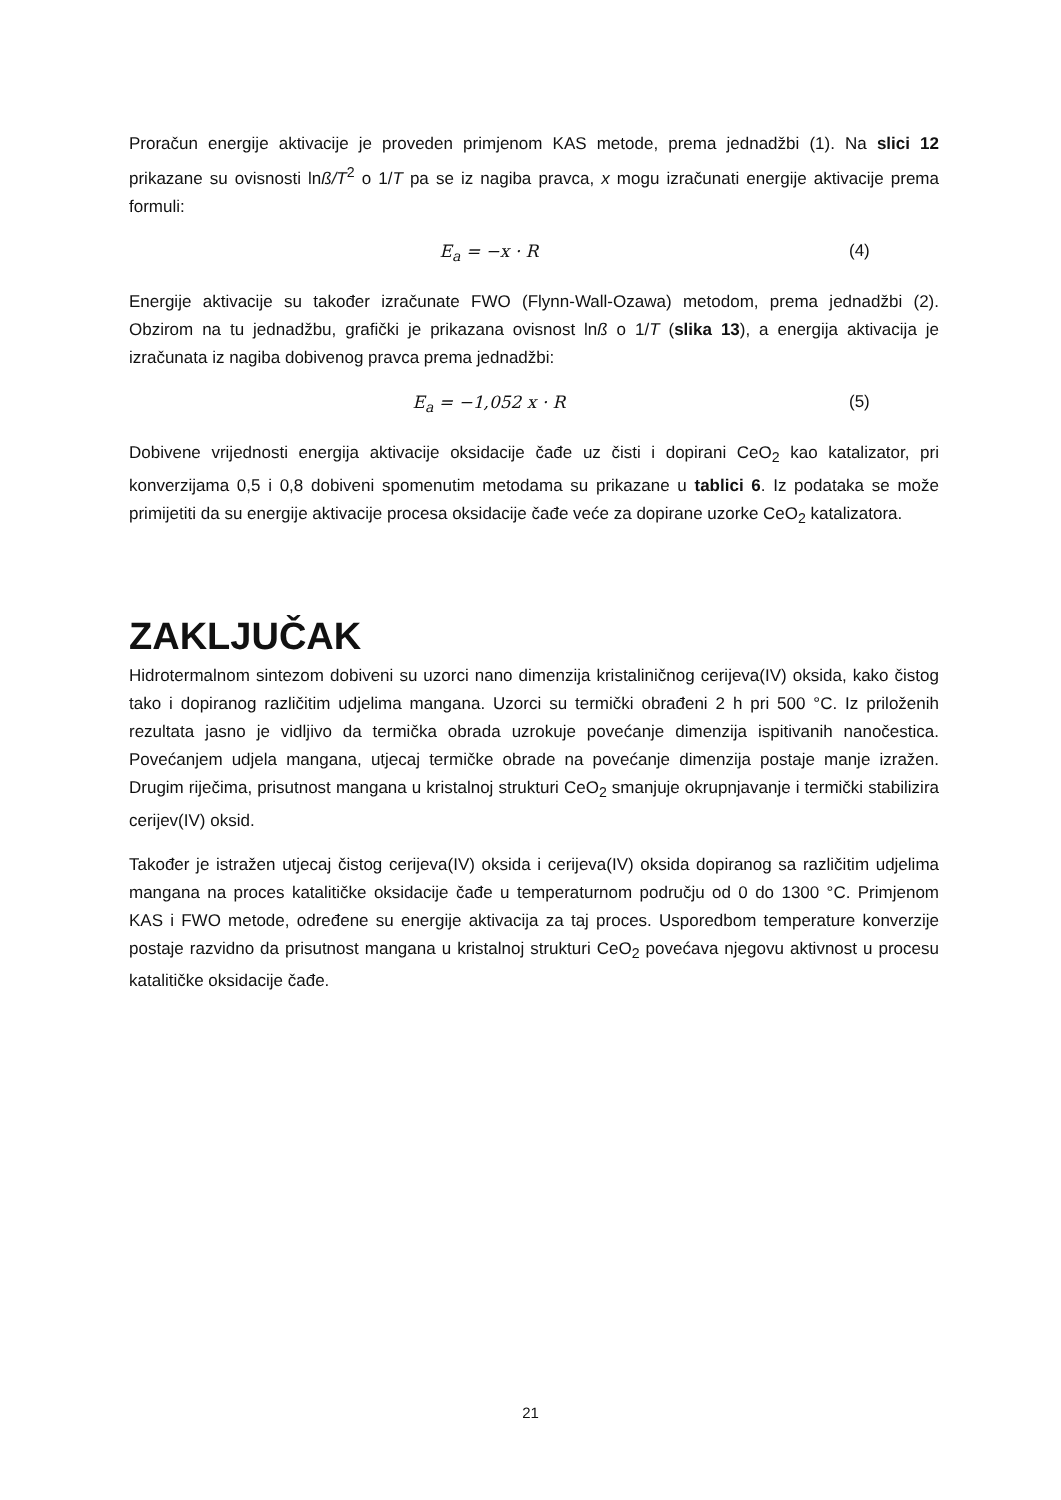Proračun energije aktivacije je proveden primjenom KAS metode, prema jednadžbi (1). Na slici 12 prikazane su ovisnosti lnß/T<sup>2</sup> o 1/T pa se iz nagiba pravca, x mogu izračunati energije aktivacije prema formuli:
E<sub>a</sub> = −x · R (4)
Energije aktivacije su također izračunate FWO (Flynn-Wall-Ozawa) metodom, prema jednadžbi (2). Obzirom na tu jednadžbu, grafički je prikazana ovisnost lnß o 1/T (slika 13), a energija aktivacija je izračunata iz nagiba dobivenog pravca prema jednadžbi:
E<sub>a</sub> = −1,052 x · R (5)
Dobivene vrijednosti energija aktivacije oksidacije čađe uz čisti i dopirani CeO<sub>2</sub> kao katalizator, pri konverzijama 0,5 i 0,8 dobiveni spomenutim metodama su prikazane u tablici 6. Iz podataka se može primijetiti da su energije aktivacije procesa oksidacije čađe veće za dopirane uzorke CeO<sub>2</sub> katalizatora.
ZAKLJUČAK
Hidrotermalnom sintezom dobiveni su uzorci nano dimenzija kristaliničnog cerijeva(IV) oksida, kako čistog tako i dopiranog različitim udjelima mangana. Uzorci su termički obrađeni 2 h pri 500 °C. Iz priloženih rezultata jasno je vidljivo da termička obrada uzrokuje povećanje dimenzija ispitivanih nanočestica. Povećanjem udjela mangana, utjecaj termičke obrade na povećanje dimenzija postaje manje izražen. Drugim riječima, prisutnost mangana u kristalnoj strukturi CeO<sub>2</sub> smanjuje okrupnjavanje i termički stabilizira cerijev(IV) oksid.
Također je istražen utjecaj čistog cerijeva(IV) oksida i cerijeva(IV) oksida dopiranog sa različitim udjelima mangana na proces katalitičke oksidacije čađe u temperaturnom području od 0 do 1300 °C. Primjenom KAS i FWO metode, određene su energije aktivacija za taj proces. Usporedbom temperature konverzije postaje razvidno da prisutnost mangana u kristalnoj strukturi CeO<sub>2</sub> povećava njegovu aktivnost u procesu katalitičke oksidacije čađe.
21